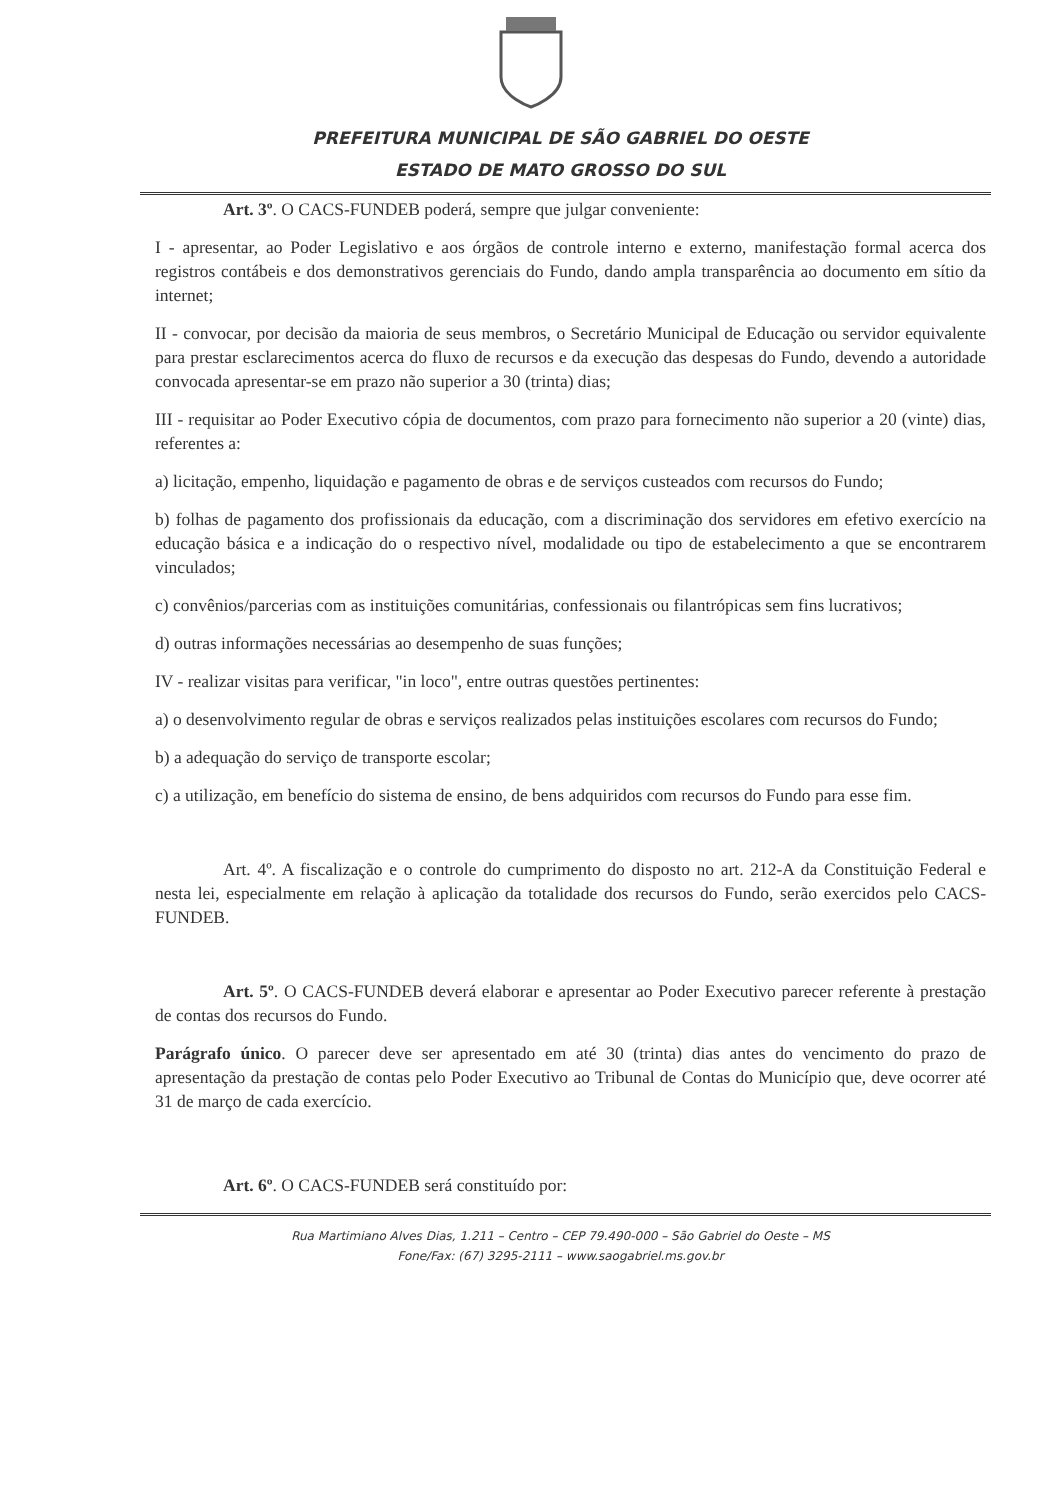PREFEITURA MUNICIPAL DE SÃO GABRIEL DO OESTE
ESTADO DE MATO GROSSO DO SUL
Art. 3º. O CACS-FUNDEB poderá, sempre que julgar conveniente:
I - apresentar, ao Poder Legislativo e aos órgãos de controle interno e externo, manifestação formal acerca dos registros contábeis e dos demonstrativos gerenciais do Fundo, dando ampla transparência ao documento em sítio da internet;
II - convocar, por decisão da maioria de seus membros, o Secretário Municipal de Educação ou servidor equivalente para prestar esclarecimentos acerca do fluxo de recursos e da execução das despesas do Fundo, devendo a autoridade convocada apresentar-se em prazo não superior a 30 (trinta) dias;
III - requisitar ao Poder Executivo cópia de documentos, com prazo para fornecimento não superior a 20 (vinte) dias, referentes a:
a) licitação, empenho, liquidação e pagamento de obras e de serviços custeados com recursos do Fundo;
b) folhas de pagamento dos profissionais da educação, com a discriminação dos servidores em efetivo exercício na educação básica e a indicação do o respectivo nível, modalidade ou tipo de estabelecimento a que se encontrarem vinculados;
c) convênios/parcerias com as instituições comunitárias, confessionais ou filantrópicas sem fins lucrativos;
d) outras informações necessárias ao desempenho de suas funções;
IV - realizar visitas para verificar, "in loco", entre outras questões pertinentes:
a) o desenvolvimento regular de obras e serviços realizados pelas instituições escolares com recursos do Fundo;
b) a adequação do serviço de transporte escolar;
c) a utilização, em benefício do sistema de ensino, de bens adquiridos com recursos do Fundo para esse fim.
Art. 4º. A fiscalização e o controle do cumprimento do disposto no art. 212-A da Constituição Federal e nesta lei, especialmente em relação à aplicação da totalidade dos recursos do Fundo, serão exercidos pelo CACS-FUNDEB.
Art. 5º. O CACS-FUNDEB deverá elaborar e apresentar ao Poder Executivo parecer referente à prestação de contas dos recursos do Fundo.
Parágrafo único. O parecer deve ser apresentado em até 30 (trinta) dias antes do vencimento do prazo de apresentação da prestação de contas pelo Poder Executivo ao Tribunal de Contas do Município que, deve ocorrer até 31 de março de cada exercício.
Art. 6º. O CACS-FUNDEB será constituído por:
Rua Martimiano Alves Dias, 1.211 – Centro – CEP 79.490-000 – São Gabriel do Oeste – MS
Fone/Fax: (67) 3295-2111 – www.saogabriel.ms.gov.br